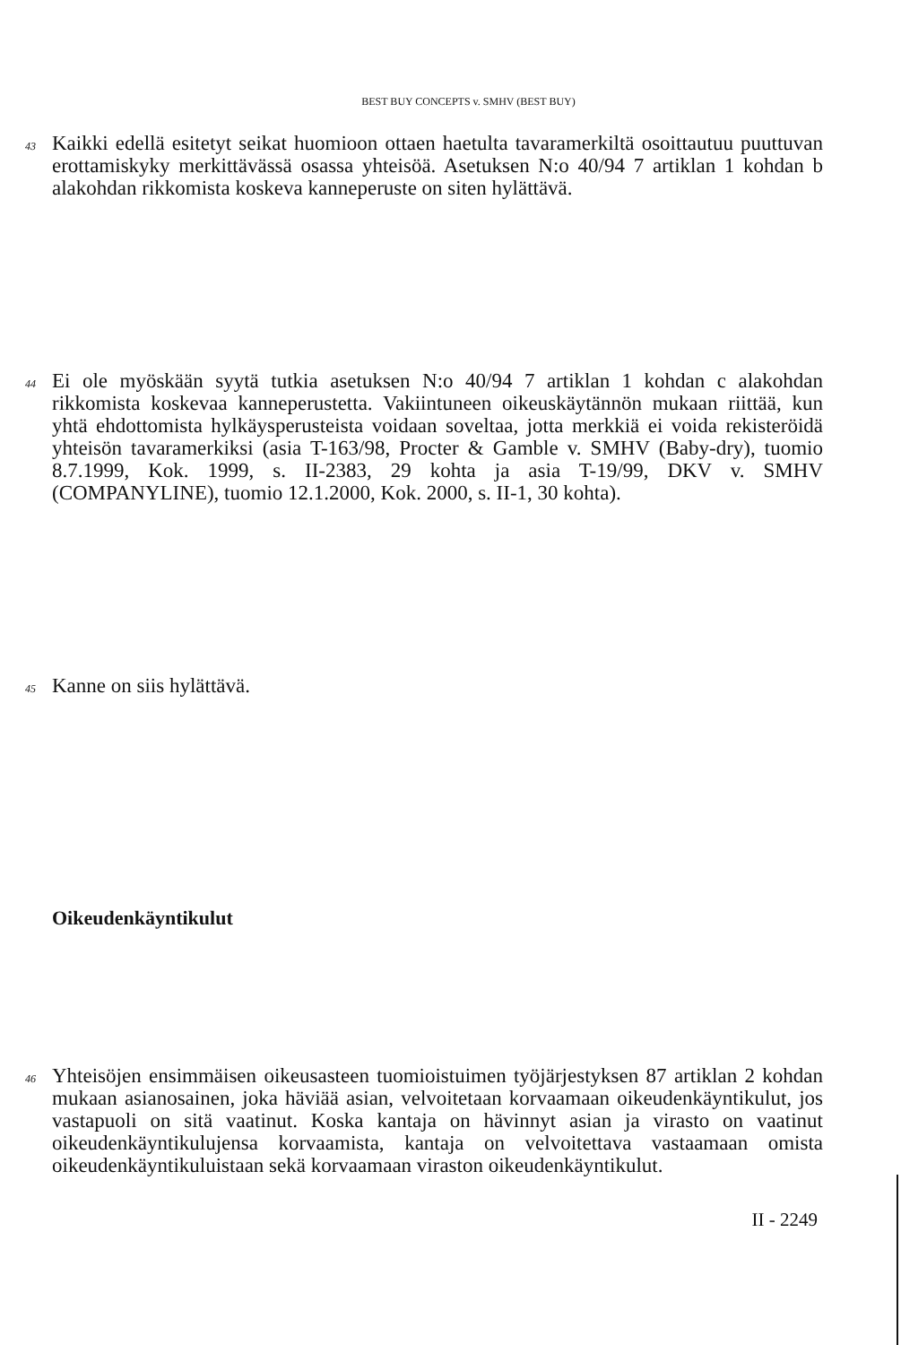BEST BUY CONCEPTS v. SMHV (BEST BUY)
43
Kaikki edellä esitetyt seikat huomioon ottaen haetulta tavaramerkiltä osoittautuu puuttuvan erottamiskyky merkittävässä osassa yhteisöä. Asetuksen N:o 40/94 7 artiklan 1 kohdan b alakohdan rikkomista koskeva kanneperuste on siten hylättävä.
44
Ei ole myöskään syytä tutkia asetuksen N:o 40/94 7 artiklan 1 kohdan c alakohdan rikkomista koskevaa kanneperustetta. Vakiintuneen oikeus­käytännön mukaan riittää, kun yhtä ehdottomista hylkäysperusteista voidaan soveltaa, jotta merkkiä ei voida rekisteröidä yhteisön tavaramerkiksi (asia T-163/98, Procter & Gamble v. SMHV (Baby-dry), tuomio 8.7.1999, Kok. 1999, s. II-2383, 29 kohta ja asia T-19/99, DKV v. SMHV (COMPANYLINE), tuomio 12.1.2000, Kok. 2000, s. II-1, 30 kohta).
45
Kanne on siis hylättävä.
Oikeudenkäyntikulut
46
Yhteisöjen ensimmäisen oikeusasteen tuomioistuimen työjärjestyksen 87 artiklan 2 kohdan mukaan asianosainen, joka häviää asian, velvoitetaan korvaamaan oikeudenkäyntikulut, jos vastapuoli on sitä vaatinut. Koska kantaja on hävinnyt asian ja virasto on vaatinut oikeudenkäyntikulujensa korvaamista, kantaja on velvoitettava vastaamaan omista oikeudenkäyntikuluistaan sekä korvaamaan viraston oikeudenkäyntikulut.
II - 2249